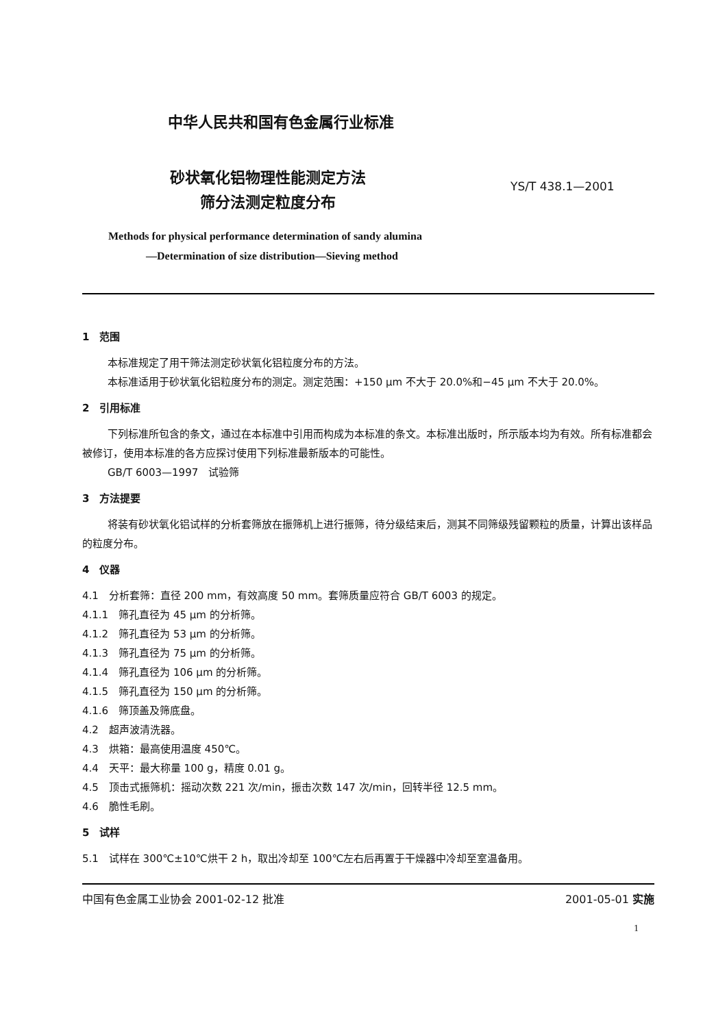中华人民共和国有色金属行业标准
砂状氧化铝物理性能测定方法
筛分法测定粒度分布
YS/T 438.1—2001
Methods for physical performance determination of sandy alumina
—Determination of size distribution—Sieving method
1　范围
本标准规定了用干筛法测定砂状氧化铝粒度分布的方法。
本标准适用于砂状氧化铝粒度分布的测定。测定范围：+150 μm 不大于 20.0%和−45 μm 不大于 20.0%。
2　引用标准
下列标准所包含的条文，通过在本标准中引用而构成为本标准的条文。本标准出版时，所示版本均为有效。所有标准都会被修订，使用本标准的各方应探讨使用下列标准最新版本的可能性。
GB/T 6003—1997　试验筛
3　方法提要
将装有砂状氧化铝试样的分析套筛放在振筛机上进行振筛，待分级结束后，测其不同筛级残留颗粒的质量，计算出该样品的粒度分布。
4　仪器
4.1　分析套筛：直径 200 mm，有效高度 50 mm。套筛质量应符合 GB/T 6003 的规定。
4.1.1　筛孔直径为 45 μm 的分析筛。
4.1.2　筛孔直径为 53 μm 的分析筛。
4.1.3　筛孔直径为 75 μm 的分析筛。
4.1.4　筛孔直径为 106 μm 的分析筛。
4.1.5　筛孔直径为 150 μm 的分析筛。
4.1.6　筛顶盖及筛底盘。
4.2　超声波清洗器。
4.3　烘箱：最高使用温度 450℃。
4.4　天平：最大称量 100 g，精度 0.01 g。
4.5　顶击式振筛机：摇动次数 221 次/min，振击次数 147 次/min，回转半径 12.5 mm。
4.6　脆性毛刷。
5　试样
5.1　试样在 300℃±10℃烘干 2 h，取出冷却至 100℃左右后再置于干燥器中冷却至室温备用。
中国有色金属工业协会 2001-02-12 批准 2001-05-01 实施
1